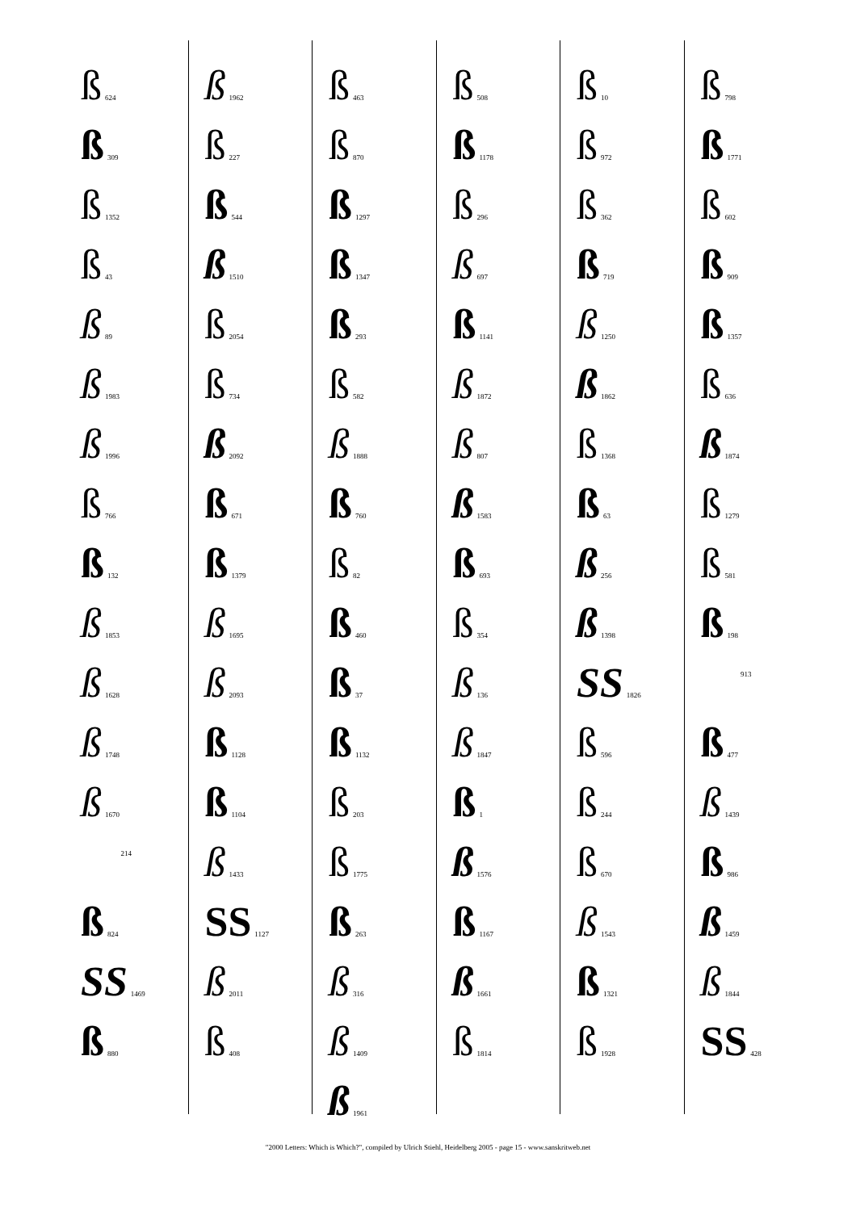ß 624
ß 309
ß 1352
ß 43
ß 89
ß 1983
ß 1996
ß 766
ß 132
ß 1853
ß 1628
ß 1748
ß 1670
214
ß 824
SS 1469
ß 880
ß 1962
ß 227
ß 544
ß 1510
ß 2054
ß 734
ß 2092
ß 671
ß 1379
ß 1695
ß 2093
ß 1128
ß 1104
ß 1433
SS 1127
ß 2011
ß 408
ß 463
ß 870
ß 1297
ß 1347
ß 293
ß 582
ß 1888
ß 760
ß 82
ß 460
ß 37
ß 1132
ß 203
ß 1775
ß 263
ß 316
ß 1409
ß 1961
ß 508
ß 1178
ß 296
ß 697
ß 1141
ß 1872
ß 807
ß 1583
ß 693
ß 354
ß 136
ß 1847
ß 1
ß 1576
ß 1167
ß 1661
ß 1814
ß 10
ß 972
ß 362
ß 719
ß 1250
ß 1862
ß 1368
ß 63
ß 256
ß 1398
SS 1826
ß 596
ß 244
ß 670
ß 1543
ß 1321
ß 1928
ß 798
ß 1771
ß 602
ß 909
ß 1357
ß 636
ß 1874
ß 1279
ß 581
ß 198
913
ß 477
ß 1439
ß 986
ß 1459
ß 1844
SS 428
"2000 Letters: Which is Which?", compiled by Ulrich Stiehl, Heidelberg 2005 - page 15 - www.sanskritweb.net